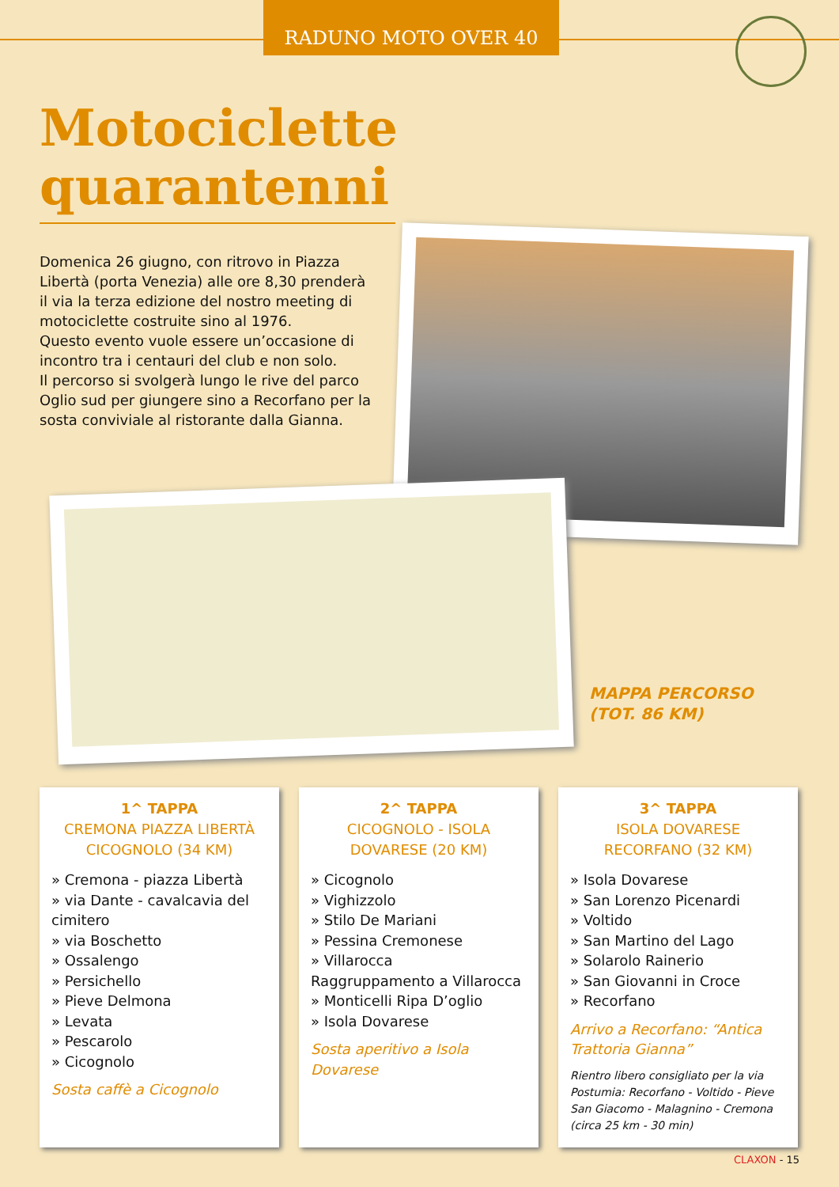RADUNO MOTO OVER 40
Motociclette quarantenni
Domenica 26 giugno, con ritrovo in Piazza Libertà (porta Venezia) alle ore 8,30 prenderà il via la terza edizione del nostro meeting di motociclette costruite sino al 1976.
Questo evento vuole essere un’occasione di incontro tra i centauri del club e non solo.
Il percorso si svolgerà lungo le rive del parco Oglio sud per giungere sino a Recorfano per la sosta conviviale al ristorante dalla Gianna.
MAPPA PERCORSO
(TOT. 86 KM)
1^ TAPPA
CREMONA PIAZZA LIBERTÀ CICOGNOLO (34 KM)
» Cremona - piazza Libertà
» via Dante - cavalcavia del cimitero
» via Boschetto
» Ossalengo
» Persichello
» Pieve Delmona
» Levata
» Pescarolo
» Cicognolo
Sosta caffè a Cicognolo
2^ TAPPA
CICOGNOLO - ISOLA DOVARESE (20 KM)
» Cicognolo
» Vighizzolo
» Stilo De Mariani
» Pessina Cremonese
» Villarocca
Raggruppamento a Villarocca
» Monticelli Ripa D’oglio
» Isola Dovarese
Sosta aperitivo a Isola Dovarese
3^ TAPPA
ISOLA DOVARESE RECORFANO (32 KM)
» Isola Dovarese
» San Lorenzo Picenardi
» Voltido
» San Martino del Lago
» Solarolo Rainerio
» San Giovanni in Croce
» Recorfano
Arrivo a Recorfano: “Antica Trattoria Gianna”
Rientro libero consigliato per la via Postumia: Recorfano - Voltido - Pieve San Giacomo - Malagnino - Cremona (circa 25 km - 30 min)
CLAXON - 15